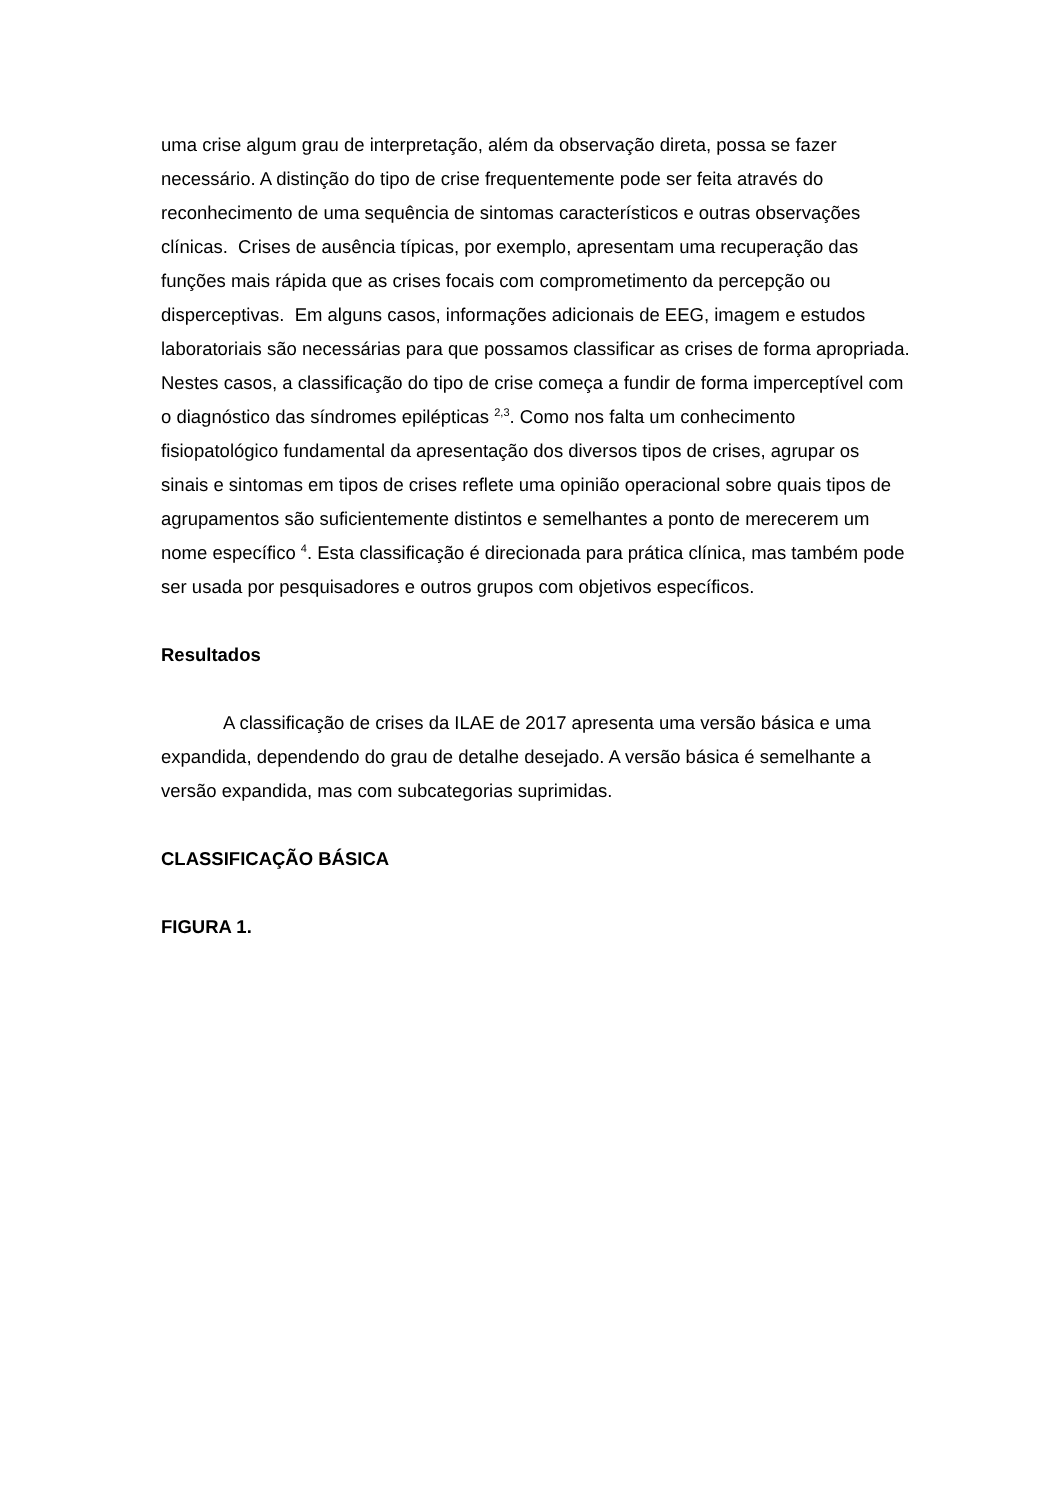uma crise algum grau de interpretação, além da observação direta, possa se fazer necessário. A distinção do tipo de crise frequentemente pode ser feita através do reconhecimento de uma sequência de sintomas característicos e outras observações clínicas. Crises de ausência típicas, por exemplo, apresentam uma recuperação das funções mais rápida que as crises focais com comprometimento da percepção ou disperceptivas. Em alguns casos, informações adicionais de EEG, imagem e estudos laboratoriais são necessárias para que possamos classificar as crises de forma apropriada. Nestes casos, a classificação do tipo de crise começa a fundir de forma imperceptível com o diagnóstico das síndromes epilépticas <sup>2,3</sup>. Como nos falta um conhecimento fisiopatológico fundamental da apresentação dos diversos tipos de crises, agrupar os sinais e sintomas em tipos de crises reflete uma opinião operacional sobre quais tipos de agrupamentos são suficientemente distintos e semelhantes a ponto de merecerem um nome específico <sup>4</sup>. Esta classificação é direcionada para prática clínica, mas também pode ser usada por pesquisadores e outros grupos com objetivos específicos.
Resultados
A classificação de crises da ILAE de 2017 apresenta uma versão básica e uma expandida, dependendo do grau de detalhe desejado. A versão básica é semelhante a versão expandida, mas com subcategorias suprimidas.
CLASSIFICAÇÃO BÁSICA
FIGURA 1.